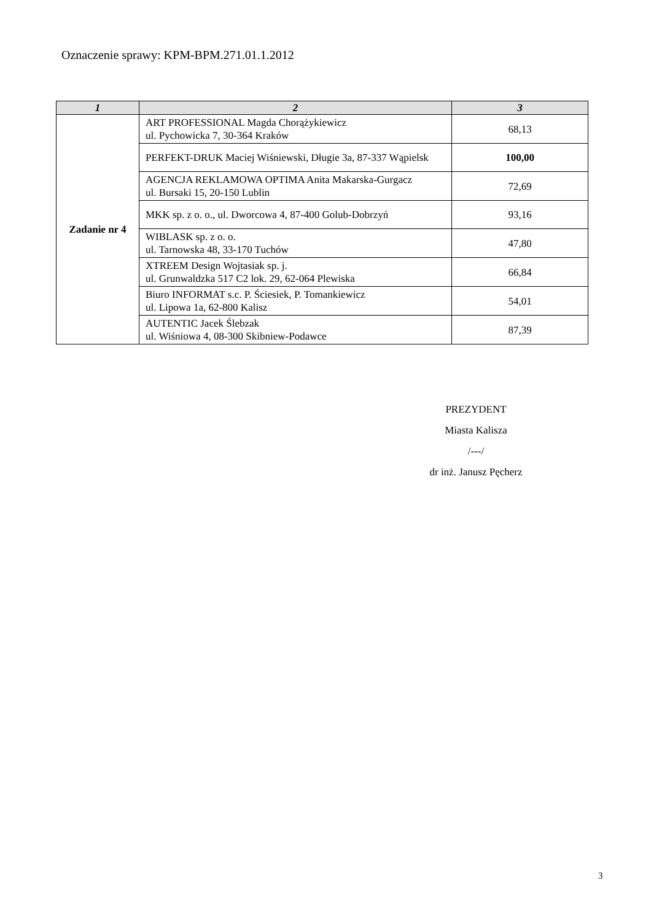Oznaczenie sprawy: KPM-BPM.271.01.1.2012
| 1 | 2 | 3 |
| --- | --- | --- |
| Zadanie nr 4 | ART PROFESSIONAL Magda Chorążykiewicz ul. Pychowicka 7, 30-364 Kraków | 68,13 |
| | PERFEKT-DRUK Maciej Wiśniewski, Długie 3a, 87-337 Wąpielsk | 100,00 |
| | AGENCJA REKLAMOWA OPTIMA Anita Makarska-Gurgacz ul. Bursaki 15, 20-150 Lublin | 72,69 |
| | MKK sp. z o. o., ul. Dworcowa 4, 87-400 Golub-Dobrzyń | 93,16 |
| | WIBLASK sp. z o. o. ul. Tarnowska 48, 33-170 Tuchów | 47,80 |
| | XTREEM Design Wojtasiak sp. j. ul. Grunwaldzka 517 C2 lok. 29, 62-064 Plewiska | 66,84 |
| | Biuro INFORMAT s.c. P. Ściesiek, P. Tomankiewicz ul. Lipowa 1a, 62-800 Kalisz | 54,01 |
| | AUTENTIC Jacek Ślebzak ul. Wiśniowa 4, 08-300 Skibniew-Podawce | 87,39 |
PREZYDENT
Miasta Kalisza
/---/
dr inż. Janusz Pęcherz
3